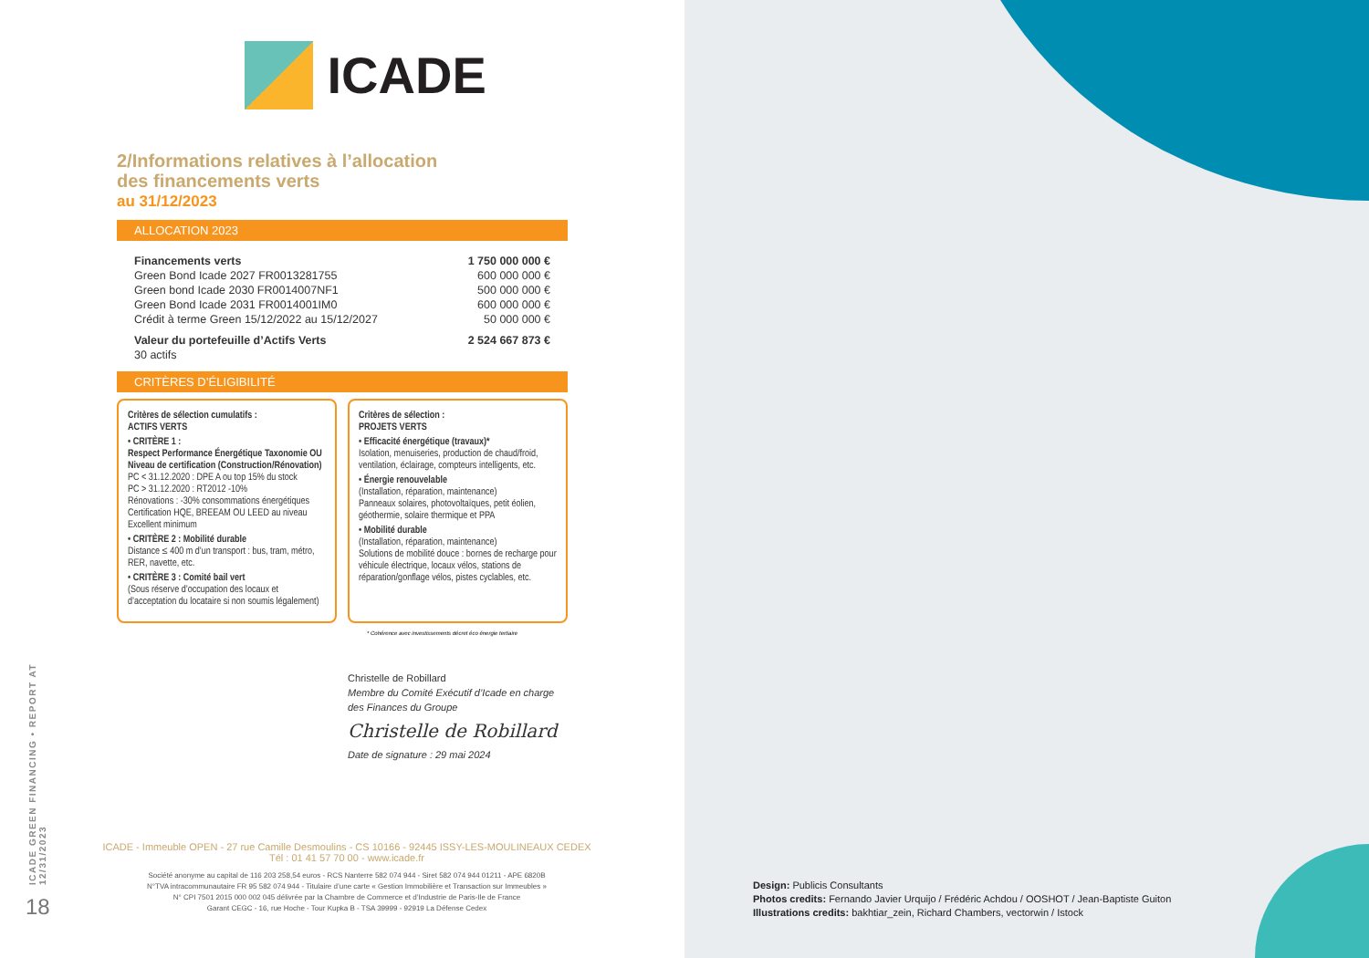ICADE
2/Informations relatives à l’allocation
des financements verts
au 31/12/2023
ALLOCATION 2023
| Financements verts | 1 750 000 000 € |
| Green Bond Icade 2027 FR0013281755 | 600 000 000 € |
| Green bond Icade 2030 FR0014007NF1 | 500 000 000 € |
| Green Bond Icade 2031 FR0014001IM0 | 600 000 000 € |
| Crédit à terme Green 15/12/2022 au 15/12/2027 | 50 000 000 € |
| Valeur du portefeuille d’Actifs Verts | 2 524 667 873 € |
| 30 actifs | |
CRITÈRES D’ÉLIGIBILITÉ
Critères de sélection cumulatifs :
ACTIFS VERTS
• CRITÈRE 1 :
Respect Performance Énergétique Taxonomie OU Niveau de certification (Construction/Rénovation)
PC < 31.12.2020 : DPE A ou top 15% du stock
PC > 31.12.2020 : RT2012 -10%
Rénovations : -30% consommations énergétiques
Certification HQE, BREEAM OU LEED au niveau Excellent minimum
• CRITÈRE 2 : Mobilité durable
Distance ≤ 400 m d’un transport : bus, tram, métro, RER, navette, etc.
• CRITÈRE 3 : Comité bail vert
(Sous réserve d’occupation des locaux et d’acceptation du locataire si non soumis légalement)
Critères de sélection :
PROJETS VERTS
• Efficacité énergétique (travaux)*
Isolation, menuiseries, production de chaud/froid, ventilation, éclairage, compteurs intelligents, etc.
• Énergie renouvelable
(Installation, réparation, maintenance)
Panneaux solaires, photovoltaïques, petit éolien, géothermie, solaire thermique et PPA
• Mobilité durable
(Installation, réparation, maintenance)
Solutions de mobilité douce : bornes de recharge pour véhicule électrique, locaux vélos, stations de réparation/gonflage vélos, pistes cyclables, etc.
* Cohérence avec investissements décret éco énergie tertiaire
Christelle de Robillard
Membre du Comité Exécutif d’Icade en charge des Finances du Groupe
Christelle de Robillard
Date de signature : 29 mai 2024
ICADE - Immeuble OPEN - 27 rue Camille Desmoulins - CS 10166 - 92445 ISSY-LES-MOULINEAUX CEDEX
Tél : 01 41 57 70 00 - www.icade.fr
Société anonyme au capital de 116 203 258,54 euros - RCS Nanterre 582 074 944 - Siret 582 074 944 01211 - APE 6820B
N°TVA intracommunautaire FR 95 582 074 944 - Titulaire d’une carte « Gestion Immobilière et Transaction sur Immeubles »
N° CPI 7501 2015 000 002 045 délivrée par la Chambre de Commerce et d’Industrie de Paris-Ile de France
Garant CEGC - 16, rue Hoche - Tour Kupka B - TSA 39999 - 92919 La Défense Cedex
ICADE GREEN FINANCING • REPORT AT 12/31/2023
18
Design: Publicis Consultants
Photos credits: Fernando Javier Urquijo / Frédéric Achdou / OOSHOT / Jean-Baptiste Guiton
Illustrations credits: bakhtiar_zein, Richard Chambers, vectorwin / Istock